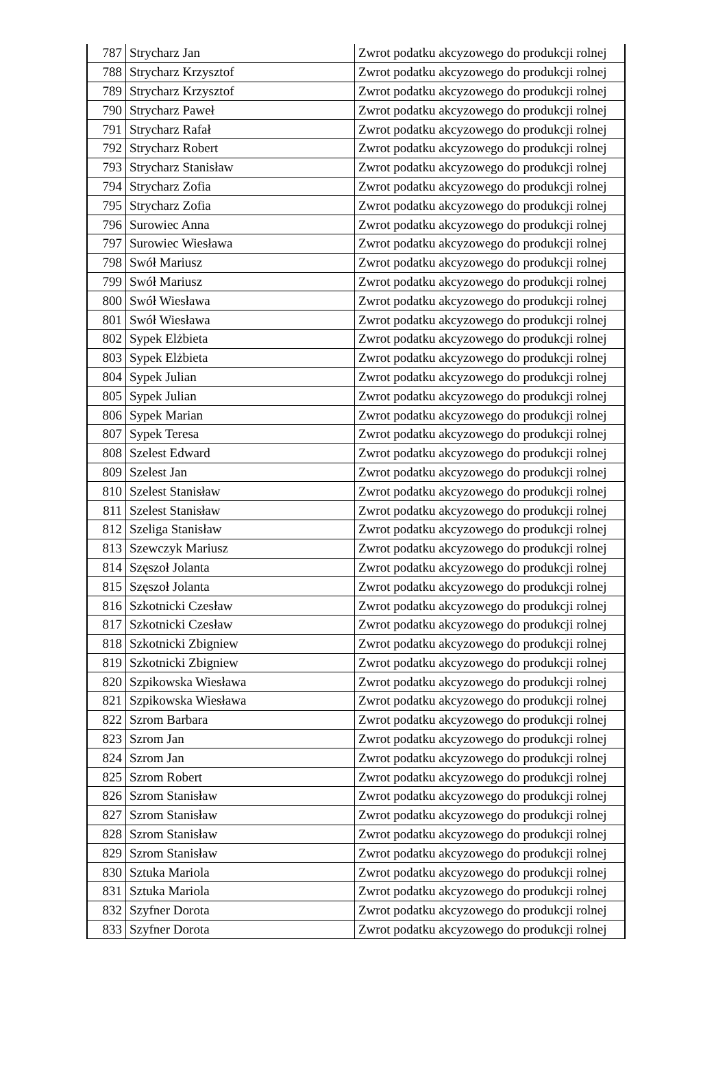| 787 | Strycharz Jan | Zwrot podatku akcyzowego do produkcji rolnej |
| 788 | Strycharz Krzysztof | Zwrot podatku akcyzowego do produkcji rolnej |
| 789 | Strycharz Krzysztof | Zwrot podatku akcyzowego do produkcji rolnej |
| 790 | Strycharz Paweł | Zwrot podatku akcyzowego do produkcji rolnej |
| 791 | Strycharz Rafał | Zwrot podatku akcyzowego do produkcji rolnej |
| 792 | Strycharz Robert | Zwrot podatku akcyzowego do produkcji rolnej |
| 793 | Strycharz Stanisław | Zwrot podatku akcyzowego do produkcji rolnej |
| 794 | Strycharz Zofia | Zwrot podatku akcyzowego do produkcji rolnej |
| 795 | Strycharz Zofia | Zwrot podatku akcyzowego do produkcji rolnej |
| 796 | Surowiec Anna | Zwrot podatku akcyzowego do produkcji rolnej |
| 797 | Surowiec Wiesława | Zwrot podatku akcyzowego do produkcji rolnej |
| 798 | Swół Mariusz | Zwrot podatku akcyzowego do produkcji rolnej |
| 799 | Swół Mariusz | Zwrot podatku akcyzowego do produkcji rolnej |
| 800 | Swół Wiesława | Zwrot podatku akcyzowego do produkcji rolnej |
| 801 | Swół Wiesława | Zwrot podatku akcyzowego do produkcji rolnej |
| 802 | Sypek Elżbieta | Zwrot podatku akcyzowego do produkcji rolnej |
| 803 | Sypek Elżbieta | Zwrot podatku akcyzowego do produkcji rolnej |
| 804 | Sypek Julian | Zwrot podatku akcyzowego do produkcji rolnej |
| 805 | Sypek Julian | Zwrot podatku akcyzowego do produkcji rolnej |
| 806 | Sypek Marian | Zwrot podatku akcyzowego do produkcji rolnej |
| 807 | Sypek Teresa | Zwrot podatku akcyzowego do produkcji rolnej |
| 808 | Szelest Edward | Zwrot podatku akcyzowego do produkcji rolnej |
| 809 | Szelest Jan | Zwrot podatku akcyzowego do produkcji rolnej |
| 810 | Szelest Stanisław | Zwrot podatku akcyzowego do produkcji rolnej |
| 811 | Szelest Stanisław | Zwrot podatku akcyzowego do produkcji rolnej |
| 812 | Szeliga Stanisław | Zwrot podatku akcyzowego do produkcji rolnej |
| 813 | Szewczyk Mariusz | Zwrot podatku akcyzowego do produkcji rolnej |
| 814 | Szęszoł Jolanta | Zwrot podatku akcyzowego do produkcji rolnej |
| 815 | Szęszoł Jolanta | Zwrot podatku akcyzowego do produkcji rolnej |
| 816 | Szkotnicki Czesław | Zwrot podatku akcyzowego do produkcji rolnej |
| 817 | Szkotnicki Czesław | Zwrot podatku akcyzowego do produkcji rolnej |
| 818 | Szkotnicki Zbigniew | Zwrot podatku akcyzowego do produkcji rolnej |
| 819 | Szkotnicki Zbigniew | Zwrot podatku akcyzowego do produkcji rolnej |
| 820 | Szpikowska Wiesława | Zwrot podatku akcyzowego do produkcji rolnej |
| 821 | Szpikowska Wiesława | Zwrot podatku akcyzowego do produkcji rolnej |
| 822 | Szrom Barbara | Zwrot podatku akcyzowego do produkcji rolnej |
| 823 | Szrom Jan | Zwrot podatku akcyzowego do produkcji rolnej |
| 824 | Szrom Jan | Zwrot podatku akcyzowego do produkcji rolnej |
| 825 | Szrom Robert | Zwrot podatku akcyzowego do produkcji rolnej |
| 826 | Szrom Stanisław | Zwrot podatku akcyzowego do produkcji rolnej |
| 827 | Szrom Stanisław | Zwrot podatku akcyzowego do produkcji rolnej |
| 828 | Szrom Stanisław | Zwrot podatku akcyzowego do produkcji rolnej |
| 829 | Szrom Stanisław | Zwrot podatku akcyzowego do produkcji rolnej |
| 830 | Sztuka Mariola | Zwrot podatku akcyzowego do produkcji rolnej |
| 831 | Sztuka Mariola | Zwrot podatku akcyzowego do produkcji rolnej |
| 832 | Szyfner Dorota | Zwrot podatku akcyzowego do produkcji rolnej |
| 833 | Szyfner Dorota | Zwrot podatku akcyzowego do produkcji rolnej |